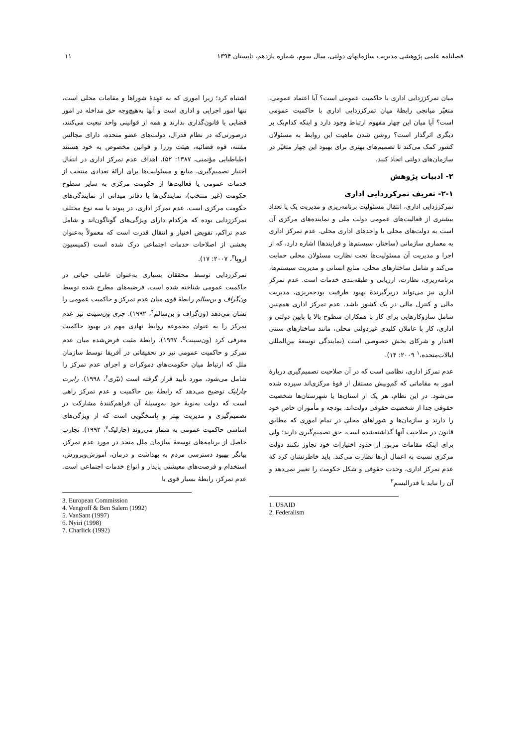فصلنامه علمی پژوهشی مدیریت سازمانهای دولتی، سال سوم، شماره یازدهم، تابستان ۱۳۹۴ ۱۱
میان تمرکززدایی اداری با حاکمیت عمومی است؟ آیا اعتماد عمومی، متغیّر میانجی رابطهٔ میان تمرکززدایی اداری با حاکمیت عمومی است؟ آیا میان این چهار مفهوم ارتباط وجود دارد و اینکه کدام‌یک بر دیگری اثرگذار است؟ روشن شدن ماهیت این روابط به مسئولان کشور کمک می‌کند تا تصمیم‌های بهتری برای بهبود این چهار متغیّر در سازمان‌های دولتی اتخاذ کنند.
۲- ادبیات پژوهش
۲-۱- تعریف تمرکززدایی اداری
تمرکززدایی اداری، انتقال مسئولیت برنامه‌ریزی و مدیریت یک یا تعداد بیشتری از فعالیت‌های عمومی دولت ملی و نماینده‌های مرکزی آن است به دولت‌های محلی یا واحدهای اداری محلی. عدم تمرکز اداری به معماری سازمانی (ساختار، سیستم‌ها و فرایندها) اشاره دارد، که از اجرا و مدیریت آن مسئولیت‌ها تحت نظارت مسئولان محلی حمایت می‌کند و شامل ساختارهای محلی، منابع انسانی و مدیریت سیستم‌ها، برنامه‌ریزی، نظارت، ارزیابی و طبقه‌بندی خدمات است. عدم تمرکز اداری نیز می‌تواند دربرگیرندهٔ بهبود ظرفیت بودجه‌ریزی، مدیریت مالی و کنترل مالی در یک کشور باشد. عدم تمرکز اداری همچنین شامل سازوکارهایی برای کار با همکاران سطوح بالا یا پایین دولتی و اداری، کار با عاملان کلیدی غیردولتی محلی، مانند ساختارهای سنتی اقتدار و شرکای بخش خصوصی است (نمایندگی توسعهٔ بین‌المللی ایالات‌متحده،<sup>۱</sup> ۲۰۰۹: ۱۴).
عدم تمرکز اداری، نظامی است که در آن صلاحیت تصمیم‌گیری دربارهٔ امور به مقاماتی که کم‌وبیش مستقل از قوهٔ مرکزی‌اند سپرده شده می‌شود. در این نظام، هر یک از استان‌ها یا شهرستان‌ها شخصیت حقوقی جدا از شخصیت حقوقی دولت‌اند، بودجه و مأموران خاص خود را دارند و سازمان‌ها و شوراهای محلی در تمام اموری که مطابق قانون در صلاحیت آنها گذاشته‌شده است، حق تصمیم‌گیری دارند؛ ولی برای اینکه مقامات مزبور از حدود اختیارات خود تجاوز نکنند دولت مرکزی نسبت به اعمال آن‌ها نظارت می‌کند. باید خاطرنشان کرد که عدم تمرکز اداری، وحدت حقوقی و شکل حکومت را تغییر نمی‌دهد و آن را نباید با فدرالیسم<sup>۲</sup>
1. USAID
2. Federalism
اشتباه کرد؛ زیرا اموری که به عهدهٔ شوراها و مقامات محلی است، تنها امور اجرایی و اداری است و آنها به‌هیچ‌وجه حق مداخله در امور قضایی یا قانون‌گذاری ندارند و همه از قوانینی واحد تبعیت می‌کنند، درصورتی‌که در نظام فدرال، دولت‌های عضو متحده، دارای مجالس مقننه، قوه قضائیه، هیئت وزرا و قوانین مخصوص به خود هستند (طباطبایی مؤتمنی، ۱۳۸۷: ۵۲). اهداف عدم تمرکز اداری در انتقال اختیار تصمیم‌گیری، منابع و مسئولیت‌ها برای ارائهٔ تعدادی منتخب از خدمات عمومی یا فعالیت‌ها از حکومت مرکزی به سایر سطوح حکومت (غیر منتخب)، نمایندگی‌ها یا دفاتر میدانی از نمایندگی‌های حکومت مرکزی است. عدم تمرکز اداری، در پیوند با سه نوع مختلف تمرکززدایی بوده که هرکدام دارای ویژگی‌های گوناگون‌اند و شامل عدم تراکم، تفویض اختیار و انتقال قدرت است که معمولاً به‌عنوان بخشی از اصلاحات خدمات اجتماعی درک شده است (کمیسیون اروپا<sup>۳</sup>، ۲۰۰۷: ۱۷).
تمرکززدایی توسط محققان بسیاری به‌عنوان عاملی حیاتی در حاکمیت عمومی شناخته شده است. فرضیه‌های مطرح شده توسط ون‌گراف و بن‌سالم رابطهٔ قوی میان عدم تمرکز و حاکمیت عمومی را نشان می‌دهد (ون‌گراف و بن‌سالم<sup>۴</sup>، ۱۹۹۲). جری ون‌سینت نیز عدم تمرکز را به عنوان مجموعه روابط نهادی مهم در بهبود حاکمیت معرفی کرد (ون‌سینت<sup>۵</sup>، ۱۹۹۷). رابطهٔ مثبت فرض‌شده میان عدم تمرکز و حاکمیت عمومی نیز در تحقیقاتی در آفریقا توسط سازمان ملل که ارتباط میان حکومت‌های دموکرات و اجرای عدم تمرکز را شامل می‌شود، مورد تأیید قرار گرفته است (نیّری<sup>۶</sup>، ۱۹۹۸). رابرت چارلیک توضیح می‌دهد که رابطهٔ بین حاکمیت و عدم تمرکز راهی است که دولت به‌نوبهٔ خود به‌وسیلهٔ آن فراهم‌کنندهٔ مشارکت در تصمیم‌گیری و مدیریت بهتر و پاسخگویی است که از ویژگی‌های اساسی حاکمیت عمومی به شمار می‌روند (چارلیک<sup>۷</sup>، ۱۹۹۲). تجارب حاصل از برنامه‌های توسعهٔ سازمان ملل متحد در مورد عدم تمرکز، بیانگر بهبود دسترسی مردم به بهداشت و درمان، آموزش‌وپرورش، استخدام و فرصت‌های معیشتی پایدار و انواع خدمات اجتماعی است. عدم تمرکز، رابطهٔ بسیار قوی با
3. European Commission
4. Vengroff & Ben Salem (1992)
5. VanSant (1997)
6. Nyiri (1998)
7. Charlick (1992)